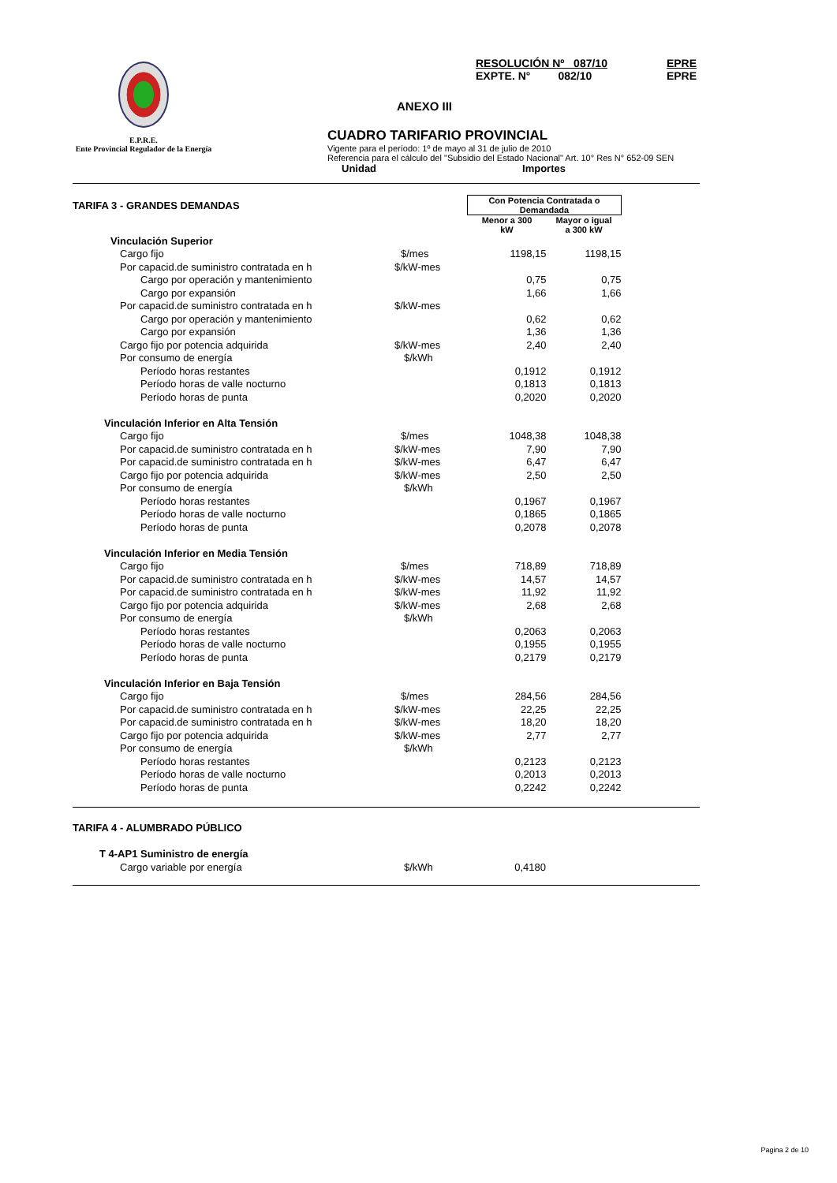E.P.R.E.
Ente Provincial Regulador de la Energía
RESOLUCIÓN Nº 087/10 EPRE
EXPTE. N° 082/10 EPRE
ANEXO III
CUADRO TARIFARIO PROVINCIAL
Vigente para el período: 1º de mayo al 31 de julio de 2010
Referencia para el cálculo del "Subsidio del Estado Nacional" Art. 10° Res N° 652-09 SEN
Unidad Importes
| TARIFA 3 - GRANDES DEMANDAS | | Con Potencia Contratada o Demandada | |
| | | Menor a 300 kW | Mayor o igual a 300 kW |
| Vinculación Superior | | | |
| Cargo fijo | $/mes | 1198,15 | 1198,15 |
| Por capacid.de suministro contratada en h | $/kW-mes | | |
| Cargo por operación y mantenimiento | | 0,75 | 0,75 |
| Cargo por expansión | | 1,66 | 1,66 |
| Por capacid.de suministro contratada en h | $/kW-mes | | |
| Cargo por operación y mantenimiento | | 0,62 | 0,62 |
| Cargo por expansión | | 1,36 | 1,36 |
| Cargo fijo por potencia adquirida | $/kW-mes | 2,40 | 2,40 |
| Por consumo de energía | $/kWh | | |
| Período horas restantes | | 0,1912 | 0,1912 |
| Período horas de valle nocturno | | 0,1813 | 0,1813 |
| Período horas de punta | | 0,2020 | 0,2020 |
| Vinculación Inferior en Alta Tensión | | | |
| Cargo fijo | $/mes | 1048,38 | 1048,38 |
| Por capacid.de suministro contratada en h | $/kW-mes | 7,90 | 7,90 |
| Por capacid.de suministro contratada en h | $/kW-mes | 6,47 | 6,47 |
| Cargo fijo por potencia adquirida | $/kW-mes | 2,50 | 2,50 |
| Por consumo de energía | $/kWh | | |
| Período horas restantes | | 0,1967 | 0,1967 |
| Período horas de valle nocturno | | 0,1865 | 0,1865 |
| Período horas de punta | | 0,2078 | 0,2078 |
| Vinculación Inferior en Media Tensión | | | |
| Cargo fijo | $/mes | 718,89 | 718,89 |
| Por capacid.de suministro contratada en h | $/kW-mes | 14,57 | 14,57 |
| Por capacid.de suministro contratada en h | $/kW-mes | 11,92 | 11,92 |
| Cargo fijo por potencia adquirida | $/kW-mes | 2,68 | 2,68 |
| Por consumo de energía | $/kWh | | |
| Período horas restantes | | 0,2063 | 0,2063 |
| Período horas de valle nocturno | | 0,1955 | 0,1955 |
| Período horas de punta | | 0,2179 | 0,2179 |
| Vinculación Inferior en Baja Tensión | | | |
| Cargo fijo | $/mes | 284,56 | 284,56 |
| Por capacid.de suministro contratada en h | $/kW-mes | 22,25 | 22,25 |
| Por capacid.de suministro contratada en h | $/kW-mes | 18,20 | 18,20 |
| Cargo fijo por potencia adquirida | $/kW-mes | 2,77 | 2,77 |
| Por consumo de energía | $/kWh | | |
| Período horas restantes | | 0,2123 | 0,2123 |
| Período horas de valle nocturno | | 0,2013 | 0,2013 |
| Período horas de punta | | 0,2242 | 0,2242 |
| TARIFA 4 - ALUMBRADO PÚBLICO | | |
| T 4-AP1 Suministro de energía | | |
| Cargo variable por energía | $/kWh | 0,4180 |
Pagina 2 de 10